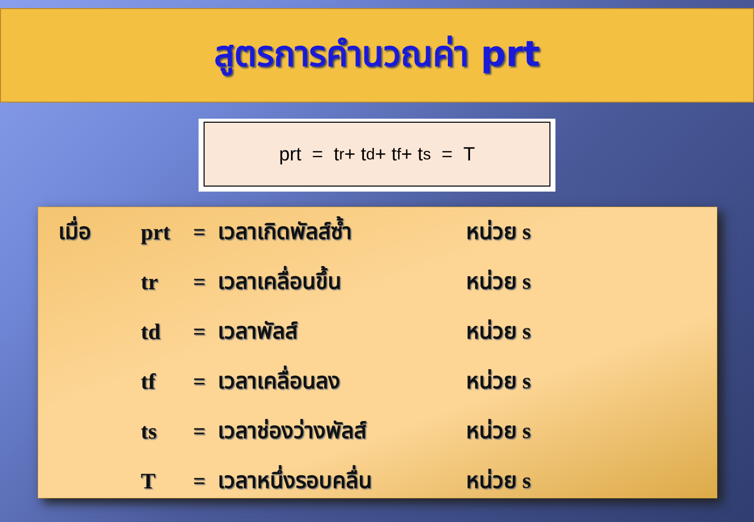สูตรการคำนวณค่า prt
prt = t<sub>r</sub> + t<sub>d</sub> + t<sub>f</sub> + t<sub>s</sub> = T
| เมื่อ | prt | = | เวลาเกิดพัลส์ซ้ำ | หน่วย s |
| | tr | = | เวลาเคลื่อนขึ้น | หน่วย s |
| | td | = | เวลาพัลส์ | หน่วย s |
| | tf | = | เวลาเคลื่อนลง | หน่วย s |
| | ts | = | เวลาช่องว่างพัลส์ | หน่วย s |
| | T | = | เวลาหนึ่งรอบคลื่น | หน่วย s |